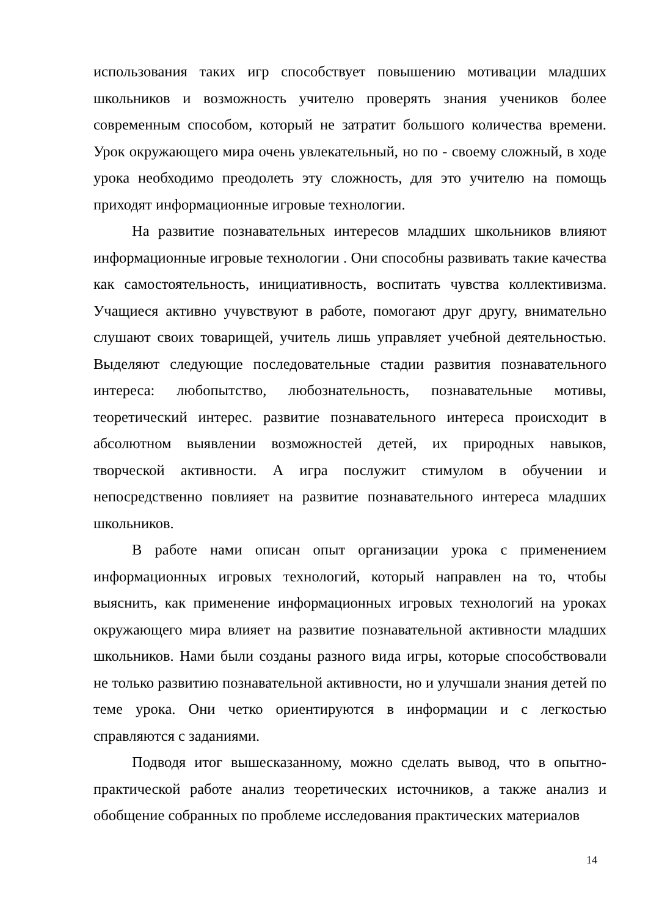использования таких игр способствует повышению мотивации младших школьников и возможность учителю проверять знания учеников более современным способом, который не затратит большого количества времени. Урок окружающего мира очень увлекательный, но по - своему сложный, в ходе урока необходимо преодолеть эту сложность, для это учителю на помощь приходят информационные игровые технологии.
На развитие познавательных интересов младших школьников влияют информационные игровые технологии . Они способны развивать такие качества как самостоятельность, инициативность, воспитать чувства коллективизма. Учащиеся активно учувствуют в работе, помогают друг другу, внимательно слушают своих товарищей, учитель лишь управляет учебной деятельностью. Выделяют следующие последовательные стадии развития познавательного интереса: любопытство, любознательность, познавательные мотивы, теоретический интерес. развитие познавательного интереса происходит в абсолютном выявлении возможностей детей, их природных навыков, творческой активности. А игра послужит стимулом в обучении и непосредственно повлияет на развитие познавательного интереса младших школьников.
В работе нами описан опыт организации урока с применением информационных игровых технологий, который направлен на то, чтобы выяснить, как применение информационных игровых технологий на уроках окружающего мира влияет на развитие познавательной активности младших школьников. Нами были созданы разного вида игры, которые способствовали не только развитию познавательной активности, но и улучшали знания детей по теме урока. Они четко ориентируются в информации и с легкостью справляются с заданиями.
Подводя итог вышесказанному, можно сделать вывод, что в опытно-практической работе анализ теоретических источников, а также анализ и обобщение собранных по проблеме исследования практических материалов
14